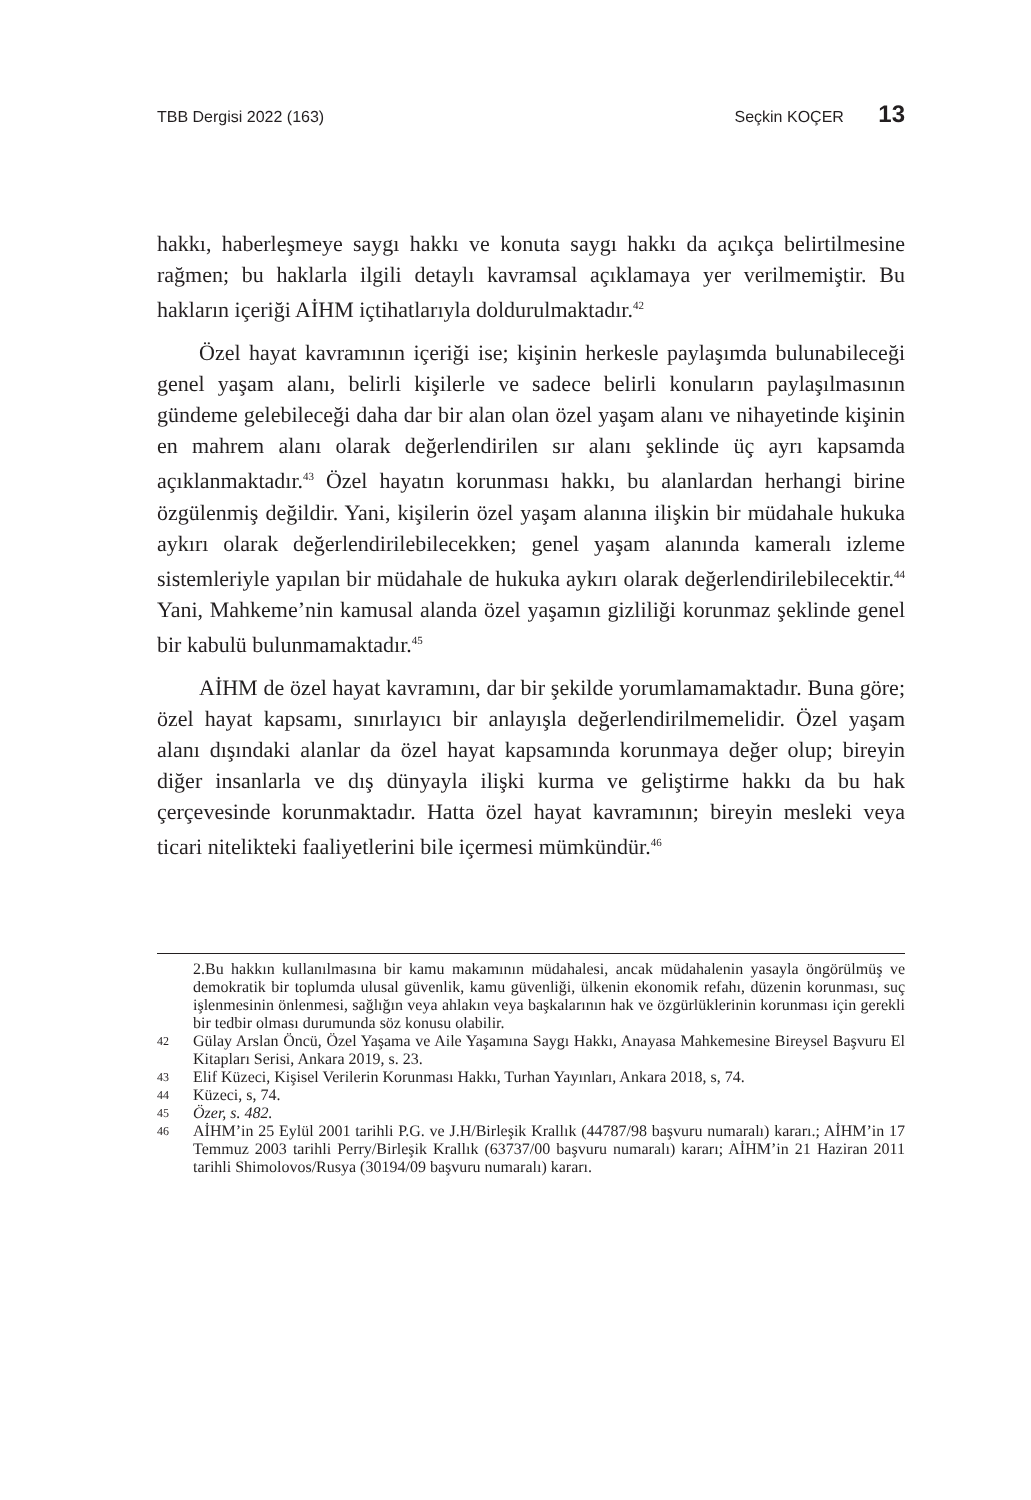TBB Dergisi 2022 (163) Seçkin KOÇER 13
hakkı, haberleşmeye saygı hakkı ve konuta saygı hakkı da açıkça belirtilmesine rağmen; bu haklarla ilgili detaylı kavramsal açıklamaya yer verilmemiştir. Bu hakların içeriği AİHM içtihatlarıyla doldurulmaktadır.<sup>42</sup>
Özel hayat kavramının içeriği ise; kişinin herkesle paylaşımda bulunabileceği genel yaşam alanı, belirli kişilerle ve sadece belirli konuların paylaşılmasının gündeme gelebileceği daha dar bir alan olan özel yaşam alanı ve nihayetinde kişinin en mahrem alanı olarak değerlendirilen sır alanı şeklinde üç ayrı kapsamda açıklanmaktadır.<sup>43</sup> Özel hayatın korunması hakkı, bu alanlardan herhangi birine özgülenmiş değildir. Yani, kişilerin özel yaşam alanına ilişkin bir müdahale hukuka aykırı olarak değerlendirilebilecekken; genel yaşam alanında kameralı izleme sistemleriyle yapılan bir müdahale de hukuka aykırı olarak değerlendirilebilecektir.<sup>44</sup> Yani, Mahkeme’nin kamusal alanda özel yaşamın gizliliği korunmaz şeklinde genel bir kabulü bulunmamaktadır.<sup>45</sup>
AİHM de özel hayat kavramını, dar bir şekilde yorumlamamaktadır. Buna göre; özel hayat kapsamı, sınırlayıcı bir anlayışla değerlendirilmemelidir. Özel yaşam alanı dışındaki alanlar da özel hayat kapsamında korunmaya değer olup; bireyin diğer insanlarla ve dış dünyayla ilişki kurma ve geliştirme hakkı da bu hak çerçevesinde korunmaktadır. Hatta özel hayat kavramının; bireyin mesleki veya ticari nitelikteki faaliyetlerini bile içermesi mümkündür.<sup>46</sup>
2.Bu hakkın kullanılmasına bir kamu makamının müdahalesi, ancak müdahalenin yasayla öngörülmüş ve demokratik bir toplumda ulusal güvenlik, kamu güvenliği, ülkenin ekonomik refahı, düzenin korunması, suç işlenmesinin önlenmesi, sağlığın veya ahlakın veya başkalarının hak ve özgürlüklerinin korunması için gerekli bir tedbir olması durumunda söz konusu olabilir.
42 Gülay Arslan Öncü, Özel Yaşama ve Aile Yaşamına Saygı Hakkı, Anayasa Mahkemesine Bireysel Başvuru El Kitapları Serisi, Ankara 2019, s. 23.
43 Elif Küzeci, Kişisel Verilerin Korunması Hakkı, Turhan Yayınları, Ankara 2018, s, 74.
44 Küzeci, s, 74.
45 Özer, s. 482.
46 AİHM’in 25 Eylül 2001 tarihli P.G. ve J.H/Birleşik Krallık (44787/98 başvuru numaralı) kararı.; AİHM’in 17 Temmuz 2003 tarihli Perry/Birleşik Krallık (63737/00 başvuru numaralı) kararı; AİHM’in 21 Haziran 2011 tarihli Shimolovos/Rusya (30194/09 başvuru numaralı) kararı.